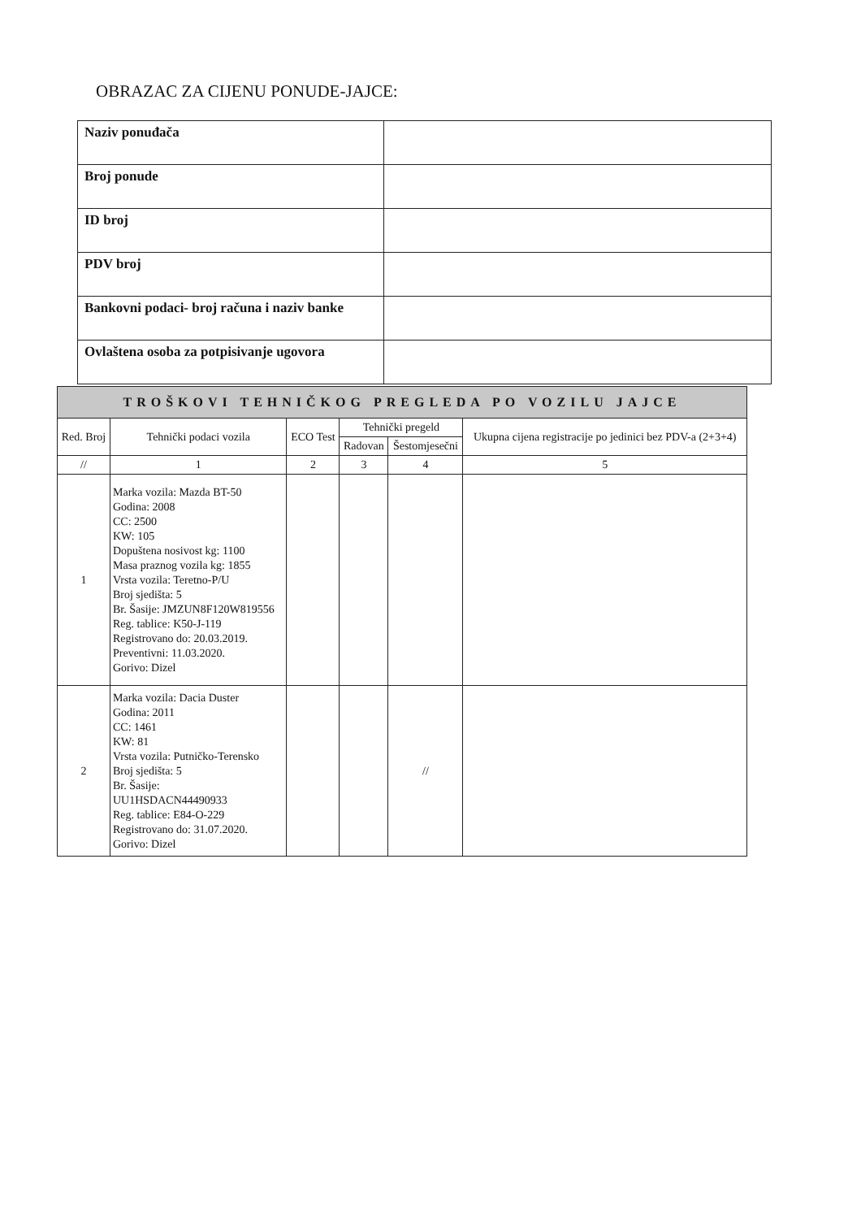OBRAZAC ZA CIJENU PONUDE-JAJCE:
| Naziv ponuđača | |
| Broj ponude | |
| ID broj | |
| PDV broj | |
| Bankovni podaci- broj računa i naziv banke | |
| Ovlaštena osoba za potpisivanje ugovora | |
| TROŠKOVI TEHNIČKOG PREGLEDA PO VOZILU JAJCE | | | | | |
| --- | --- | --- | --- | --- | --- |
| Red. Broj | Tehnički podaci vozila | ECO Test | Tehnički pregeld | | Ukupna cijena registracije po jedinici bez PDV-a (2+3+4) |
| | | | Radovan | Šestomjesečni | |
| // | 1 | 2 | 3 | 4 | 5 |
| 1 | Marka vozila: Mazda BT-50 Godina: 2008 CC: 2500 KW: 105 Dopuštena nosivost kg: 1100 Masa praznog vozila kg: 1855 Vrsta vozila: Teretno-P/U Broj sjedišta: 5 Br. Šasije: JMZUN8F120W819556 Reg. tablice: K50-J-119 Registrovano do: 20.03.2019. Preventivni: 11.03.2020. Gorivo: Dizel | | | | |
| 2 | Marka vozila: Dacia Duster Godina: 2011 CC: 1461 KW: 81 Vrsta vozila: Putničko-Terensko Broj sjedišta: 5 Br. Šasije: UU1HSDACN44490933 Reg. tablice: E84-O-229 Registrovano do: 31.07.2020. Gorivo: Dizel | | | // | |